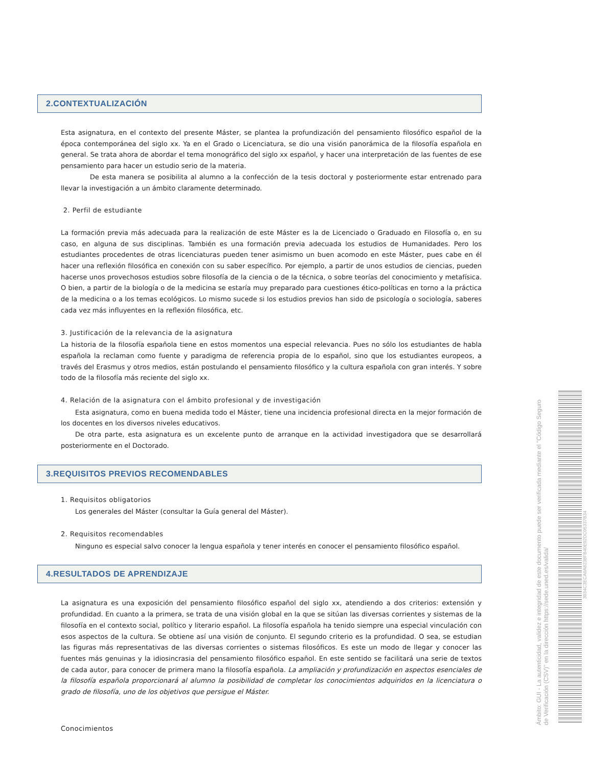2.CONTEXTUALIZACIÓN
Esta asignatura, en el contexto del presente Máster, se plantea la profundización del pensamiento filosófico español de la época contemporánea del siglo xx. Ya en el Grado o Licenciatura, se dio una visión panorámica de la filosofía española en general. Se trata ahora de abordar el tema monográfico del siglo xx español, y hacer una interpretación de las fuentes de ese pensamiento para hacer un estudio serio de la materia.
De esta manera se posibilita al alumno a la confección de la tesis doctoral y posteriormente estar entrenado para llevar la investigación a un ámbito claramente determinado.
2. Perfil de estudiante
La formación previa más adecuada para la realización de este Máster es la de Licenciado o Graduado en Filosofía o, en su caso, en alguna de sus disciplinas. También es una formación previa adecuada los estudios de Humanidades. Pero los estudiantes procedentes de otras licenciaturas pueden tener asimismo un buen acomodo en este Máster, pues cabe en él hacer una reflexión filosófica en conexión con su saber específico. Por ejemplo, a partir de unos estudios de ciencias, pueden hacerse unos provechosos estudios sobre filosofía de la ciencia o de la técnica, o sobre teorías del conocimiento y metafísica. O bien, a partir de la biología o de la medicina se estaría muy preparado para cuestiones ético-políticas en torno a la práctica de la medicina o a los temas ecológicos. Lo mismo sucede si los estudios previos han sido de psicología o sociología, saberes cada vez más influyentes en la reflexión filosófica, etc.
3. Justificación de la relevancia de la asignatura
La historia de la filosofía española tiene en estos momentos una especial relevancia. Pues no sólo los estudiantes de habla española la reclaman como fuente y paradigma de referencia propia de lo español, sino que los estudiantes europeos, a través del Erasmus y otros medios, están postulando el pensamiento filosófico y la cultura española con gran interés. Y sobre todo de la filosofía más reciente del siglo xx.
4. Relación de la asignatura con el ámbito profesional y de investigación
Esta asignatura, como en buena medida todo el Máster, tiene una incidencia profesional directa en la mejor formación de los docentes en los diversos niveles educativos.
De otra parte, esta asignatura es un excelente punto de arranque en la actividad investigadora que se desarrollará posteriormente en el Doctorado.
3.REQUISITOS PREVIOS RECOMENDABLES
1. Requisitos obligatorios
Los generales del Máster (consultar la Guía general del Máster).
2. Requisitos recomendables
Ninguno es especial salvo conocer la lengua española y tener interés en conocer el pensamiento filosófico español.
4.RESULTADOS DE APRENDIZAJE
La asignatura es una exposición del pensamiento filosófico español del siglo xx, atendiendo a dos criterios: extensión y profundidad. En cuanto a la primera, se trata de una visión global en la que se sitúan las diversas corrientes y sistemas de la filosofía en el contexto social, político y literario español. La filosofía española ha tenido siempre una especial vinculación con esos aspectos de la cultura. Se obtiene así una visión de conjunto. El segundo criterio es la profundidad. O sea, se estudian las figuras más representativas de las diversas corrientes o sistemas filosóficos. Es este un modo de llegar y conocer las fuentes más genuinas y la idiosincrasia del pensamiento filosófico español. En este sentido se facilitará una serie de textos de cada autor, para conocer de primera mano la filosofía española. La ampliación y profundización en aspectos esenciales de la filosofía española proporcionará al alumno la posibilidad de completar los conocimientos adquiridos en la licenciatura o grado de filosofía, uno de los objetivos que persigue el Máster.
Conocimientos
Ámbito: GUI - La autenticidad, validez e integridad de este documento puede ser verificada mediante el "Código Seguro de Verificación (CSV)" en la dirección https://sede.uned.es/valida/
3034C3ECA0A8238FB40E02DC05337B34